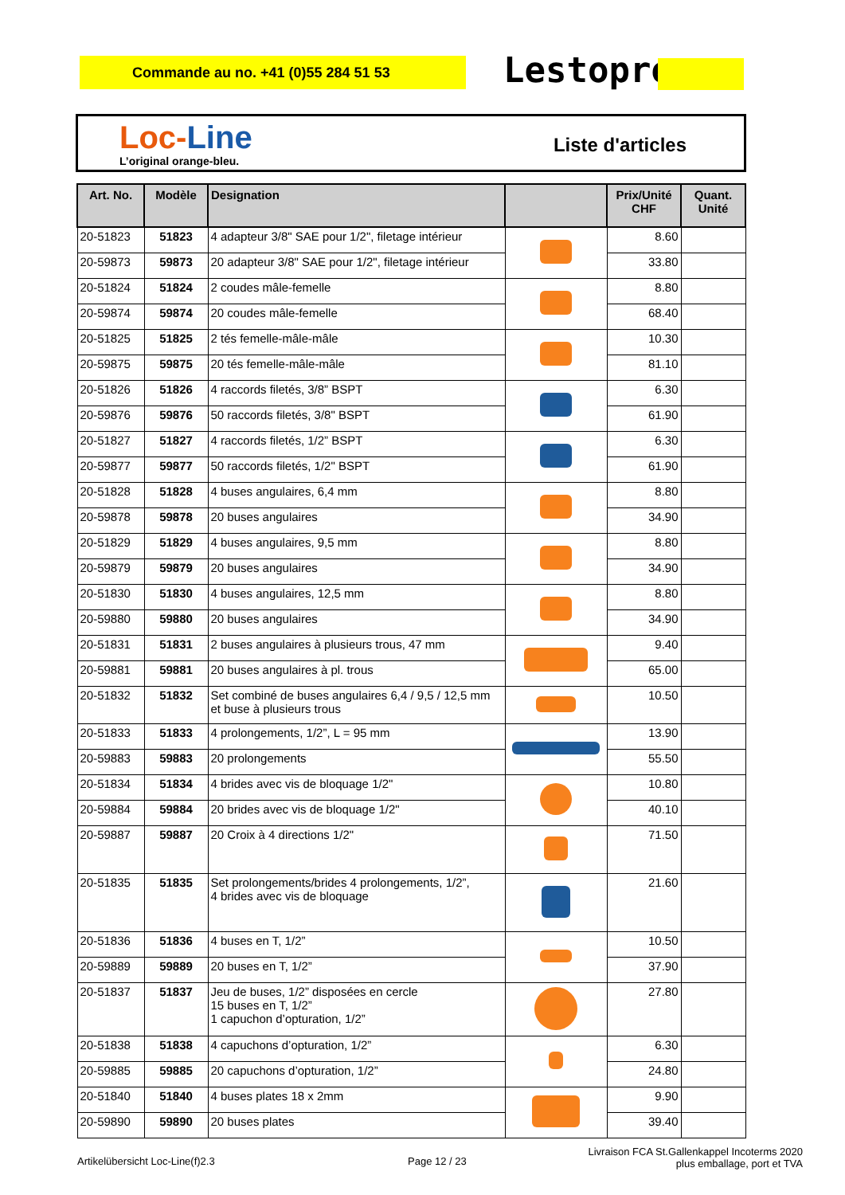Commande au no. +41 (0)55 284 51 53 Lestoprex
Loc-Line
L’original orange-bleu.
Liste d'articles
| Art. No. | Modèle | Designation | | Prix/Unité CHF | Quant. Unité |
| --- | --- | --- | --- | --- | --- |
| 20-51823 | 51823 | 4 adapteur 3/8" SAE pour 1/2", filetage intérieur | | 8.60 | |
| 20-59873 | 59873 | 20 adapteur 3/8" SAE pour 1/2", filetage intérieur | | 33.80 | |
| 20-51824 | 51824 | 2 coudes mâle-femelle | | 8.80 | |
| 20-59874 | 59874 | 20 coudes mâle-femelle | | 68.40 | |
| 20-51825 | 51825 | 2 tés femelle-mâle-mâle | | 10.30 | |
| 20-59875 | 59875 | 20 tés femelle-mâle-mâle | | 81.10 | |
| 20-51826 | 51826 | 4 raccords filetés, 3/8” BSPT | | 6.30 | |
| 20-59876 | 59876 | 50 raccords filetés, 3/8" BSPT | | 61.90 | |
| 20-51827 | 51827 | 4 raccords filetés, 1/2” BSPT | | 6.30 | |
| 20-59877 | 59877 | 50 raccords filetés, 1/2" BSPT | | 61.90 | |
| 20-51828 | 51828 | 4 buses angulaires, 6,4 mm | | 8.80 | |
| 20-59878 | 59878 | 20 buses angulaires | | 34.90 | |
| 20-51829 | 51829 | 4 buses angulaires, 9,5 mm | | 8.80 | |
| 20-59879 | 59879 | 20 buses angulaires | | 34.90 | |
| 20-51830 | 51830 | 4 buses angulaires, 12,5 mm | | 8.80 | |
| 20-59880 | 59880 | 20 buses angulaires | | 34.90 | |
| 20-51831 | 51831 | 2 buses angulaires à plusieurs trous, 47 mm | | 9.40 | |
| 20-59881 | 59881 | 20 buses angulaires à pl. trous | | 65.00 | |
| 20-51832 | 51832 | Set combiné de buses angulaires 6,4 / 9,5 / 12,5 mm et buse à plusieurs trous | | 10.50 | |
| 20-51833 | 51833 | 4 prolongements, 1/2”, L = 95 mm | | 13.90 | |
| 20-59883 | 59883 | 20 prolongements | | 55.50 | |
| 20-51834 | 51834 | 4 brides avec vis de bloquage 1/2" | | 10.80 | |
| 20-59884 | 59884 | 20 brides avec vis de bloquage 1/2" | | 40.10 | |
| 20-59887 | 59887 | 20 Croix à 4 directions 1/2" | | 71.50 | |
| 20-51835 | 51835 | Set prolongements/brides 4 prolongements, 1/2”, 4 brides avec vis de bloquage | | 21.60 | |
| 20-51836 | 51836 | 4 buses en T, 1/2” | | 10.50 | |
| 20-59889 | 59889 | 20 buses en T, 1/2” | | 37.90 | |
| 20-51837 | 51837 | Jeu de buses, 1/2” disposées en cercle 15 buses en T, 1/2” 1 capuchon d’opturation, 1/2” | | 27.80 | |
| 20-51838 | 51838 | 4 capuchons d’opturation, 1/2” | | 6.30 | |
| 20-59885 | 59885 | 20 capuchons d’opturation, 1/2” | | 24.80 | |
| 20-51840 | 51840 | 4 buses plates 18 x 2mm | | 9.90 | |
| 20-59890 | 59890 | 20 buses plates | | 39.40 | |
Artikelübersicht Loc-Line(f)2.3
Page 12 / 23
Livraison FCA St.Gallenkappel Incoterms 2020
plus emballage, port et TVA